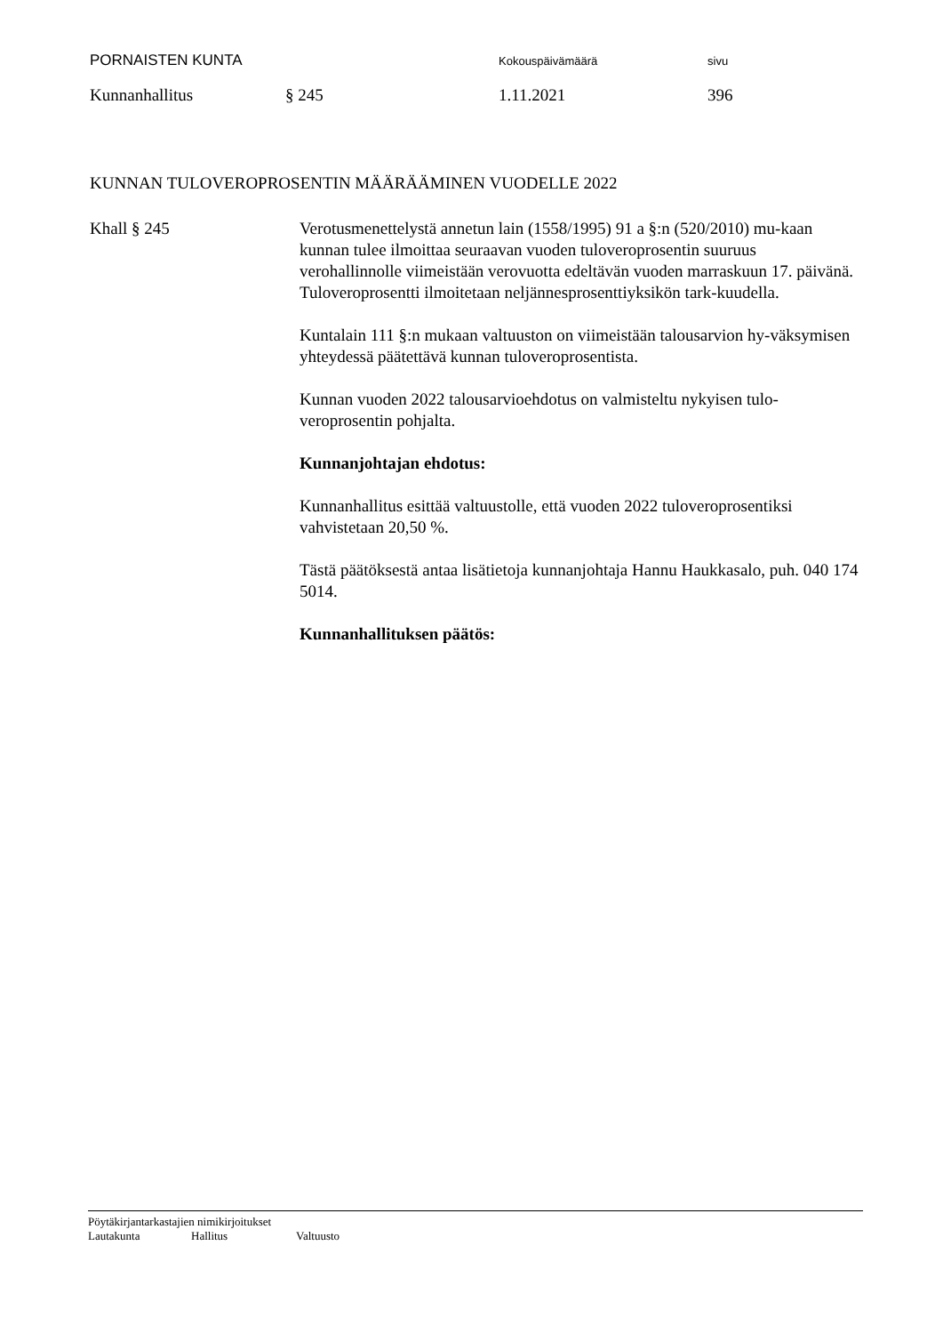PORNAISTEN KUNTA Kokouspäivämäärä sivu
Kunnanhallitus § 245 1.11.2021 396
KUNNAN TULOVEROPROSENTIN MÄÄRÄÄMINEN VUODELLE 2022
Khall § 245 Verotusmenettelystä annetun lain (1558/1995) 91 a §:n (520/2010) mu-kaan kunnan tulee ilmoittaa seuraavan vuoden tuloveroprosentin suuruus verohallinnolle viimeistään verovuotta edeltävän vuoden marraskuun 17. päivänä. Tuloveroprosentti ilmoitetaan neljännesprosenttiyksikön tark-kuudella.
Kuntalain 111 §:n mukaan valtuuston on viimeistään talousarvion hy-väksymisen yhteydessä päätettävä kunnan tuloveroprosentista.
Kunnan vuoden 2022 talousarvioehdotus on valmisteltu nykyisen tulo-veroprosentin pohjalta.
Kunnanjohtajan ehdotus:
Kunnanhallitus esittää valtuustolle, että vuoden 2022 tuloveroprosentiksi vahvistetaan 20,50 %.
Tästä päätöksestä antaa lisätietoja kunnanjohtaja Hannu Haukkasalo, puh. 040 174 5014.
Kunnanhallituksen päätös:
Pöytäkirjantarkastajien nimikirjoitukset
Lautakunta Hallitus Valtuusto